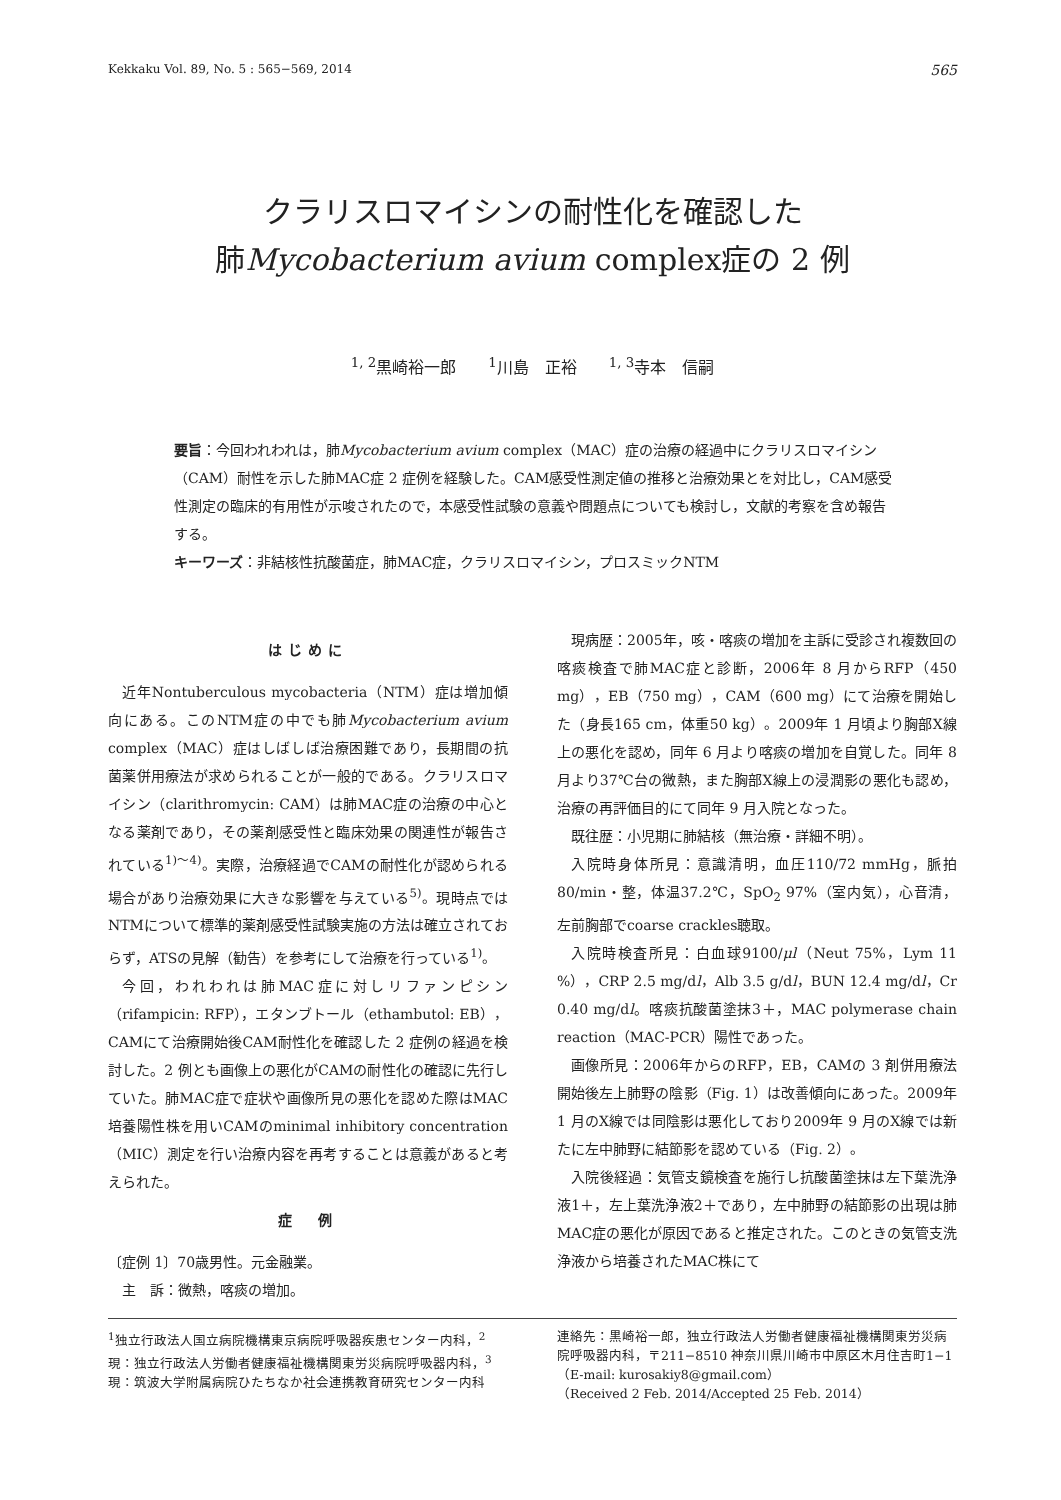Kekkaku Vol. 89, No. 5 : 565−569, 2014 565
クラリスロマイシンの耐性化を確認した
肺Mycobacterium avium complex症の 2 例
<sup>1, 2</sup>黒崎裕一郎　　<sup>1</sup>川島　正裕　　<sup>1, 3</sup>寺本　信嗣
要旨：今回われわれは，肺Mycobacterium avium complex（MAC）症の治療の経過中にクラリスロマイシン（CAM）耐性を示した肺MAC症 2 症例を経験した。CAM感受性測定値の推移と治療効果とを対比し，CAM感受性測定の臨床的有用性が示唆されたので，本感受性試験の意義や問題点についても検討し，文献的考察を含め報告する。
キーワーズ：非結核性抗酸菌症，肺MAC症，クラリスロマイシン，プロスミックNTM
はじめに
近年Nontuberculous mycobacteria（NTM）症は増加傾向にある。このNTM症の中でも肺Mycobacterium avium complex（MAC）症はしばしば治療困難であり，長期間の抗菌薬併用療法が求められることが一般的である。クラリスロマイシン（clarithromycin: CAM）は肺MAC症の治療の中心となる薬剤であり，その薬剤感受性と臨床効果の関連性が報告されている<sup>1)〜4)</sup>。実際，治療経過でCAMの耐性化が認められる場合があり治療効果に大きな影響を与えている<sup>5)</sup>。現時点ではNTMについて標準的薬剤感受性試験実施の方法は確立されておらず，ATSの見解（勧告）を参考にして治療を行っている<sup>1)</sup>。
今回，われわれは肺MAC症に対しリファンピシン（rifampicin: RFP），エタンブトール（ethambutol: EB），CAMにて治療開始後CAM耐性化を確認した 2 症例の経過を検討した。2 例とも画像上の悪化がCAMの耐性化の確認に先行していた。肺MAC症で症状や画像所見の悪化を認めた際はMAC培養陽性株を用いCAMのminimal inhibitory concentration（MIC）測定を行い治療内容を再考することは意義があると考えられた。
症　例
〔症例 1〕70歳男性。元金融業。
主　訴：微熱，喀痰の増加。
現病歴：2005年，咳・喀痰の増加を主訴に受診され複数回の喀痰検査で肺MAC症と診断，2006年 8 月からRFP（450 mg），EB（750 mg），CAM（600 mg）にて治療を開始した（身長165 cm，体重50 kg）。2009年 1 月頃より胸部X線上の悪化を認め，同年 6 月より喀痰の増加を自覚した。同年 8 月より37℃台の微熱，また胸部X線上の浸潤影の悪化も認め，治療の再評価目的にて同年 9 月入院となった。
既往歴：小児期に肺結核（無治療・詳細不明）。
入院時身体所見：意識清明，血圧110/72 mmHg，脈拍80/min・整，体温37.2℃，SpO<sub>2</sub> 97%（室内気），心音清，左前胸部でcoarse crackles聴取。
入院時検査所見：白血球9100/μl（Neut 75%，Lym 11 %），CRP 2.5 mg/dl，Alb 3.5 g/dl，BUN 12.4 mg/dl，Cr 0.40 mg/dl。喀痰抗酸菌塗抹3＋，MAC polymerase chain reaction（MAC-PCR）陽性であった。
画像所見：2006年からのRFP，EB，CAMの 3 剤併用療法開始後左上肺野の陰影（Fig. 1）は改善傾向にあった。2009年 1 月のX線では同陰影は悪化しており2009年 9 月のX線では新たに左中肺野に結節影を認めている（Fig. 2）。
入院後経過：気管支鏡検査を施行し抗酸菌塗抹は左下葉洗浄液1＋，左上葉洗浄液2＋であり，左中肺野の結節影の出現は肺MAC症の悪化が原因であると推定された。このときの気管支洗浄液から培養されたMAC株にて
<sup>1</sup> 独立行政法人国立病院機構東京病院呼吸器疾患センター内科，<sup>2</sup>現：独立行政法人労働者健康福祉機構関東労災病院呼吸器内科，<sup>3</sup>現：筑波大学附属病院ひたちなか社会連携教育研究センター内科
連絡先：黒崎裕一郎，独立行政法人労働者健康福祉機構関東労災病院呼吸器内科，〒211−8510 神奈川県川崎市中原区木月住吉町1−1（E-mail: kurosakiy8@gmail.com）
（Received 2 Feb. 2014/Accepted 25 Feb. 2014）